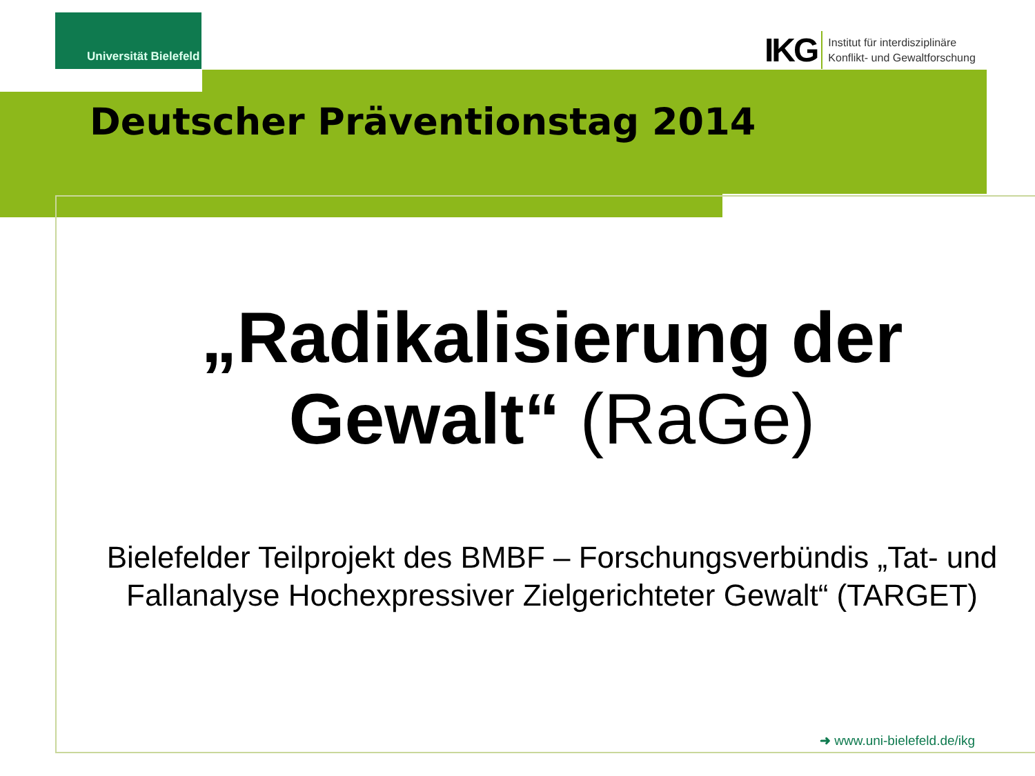Universität Bielefeld
IKG Institut für interdisziplinäre
Konflikt- und Gewaltforschung
Deutscher Präventionstag 2014
„Radikalisierung der Gewalt“ (RaGe)
Bielefelder Teilprojekt des BMBF – Forschungsverbündis „Tat- und Fallanalyse Hochexpressiver Zielgerichteter Gewalt“ (TARGET)
➜ www.uni-bielefeld.de/ikg